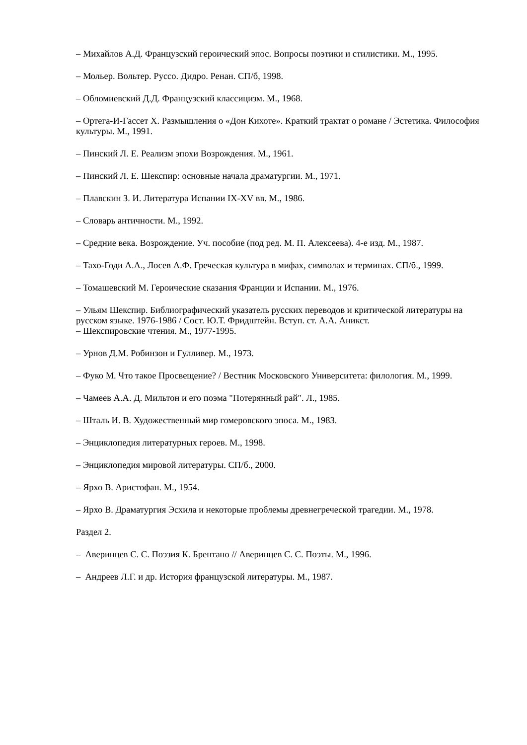– Михайлов А.Д. Французский героический эпос. Вопросы поэтики и стилистики. М., 1995.
– Мольер. Вольтер. Руссо. Дидро. Ренан. СП/б, 1998.
– Обломиевский Д.Д. Французский классицизм. М., 1968.
– Ортега-И-Гассет Х. Размышления о «Дон Кихоте». Краткий трактат о романе / Эстетика. Философия культуры. М., 1991.
– Пинский Л. Е. Реализм эпохи Возрождения. М., 1961.
– Пинский Л. Е. Шекспир: основные начала драматургии. М., 1971.
– Плавскин З. И. Литература Испании IX-XV вв. М., 1986.
– Словарь античности. М., 1992.
– Средние века. Возрождение. Уч. пособие (под ред. М. П. Алексеева). 4-е изд. М., 1987.
– Тахо-Годи А.А., Лосев А.Ф. Греческая культура в мифах, символах и терминах. СП/б., 1999.
– Томашевский М. Героические сказания Франции и Испании. М., 1976.
– Ульям Шекспир. Библиографический указатель русских переводов и критической литературы на русском языке. 1976-1986 / Сост. Ю.Т. Фридштейн. Вступ. ст. А.А. Аникст.
– Шекспировские чтения. М., 1977-1995.
– Урнов Д.М. Робинзон и Гулливер. М., 1973.
– Фуко М. Что такое Просвещение? / Вестник Московского Университета: филология. М., 1999.
– Чамеев А.А. Д. Мильтон и его поэма "Потерянный рай". Л., 1985.
– Шталь И. В. Художественный мир гомеровского эпоса. М., 1983.
– Энциклопедия литературных героев. М., 1998.
– Энциклопедия мировой литературы. СП/б., 2000.
– Ярхо В. Аристофан. М., 1954.
– Ярхо В. Драматургия Эсхила и некоторые проблемы древнегреческой трагедии. М., 1978.
Раздел 2.
– Аверинцев С. С. Поэзия К. Брентано // Аверинцев С. С. Поэты. М., 1996.
– Андреев Л.Г. и др. История французской литературы. М., 1987.